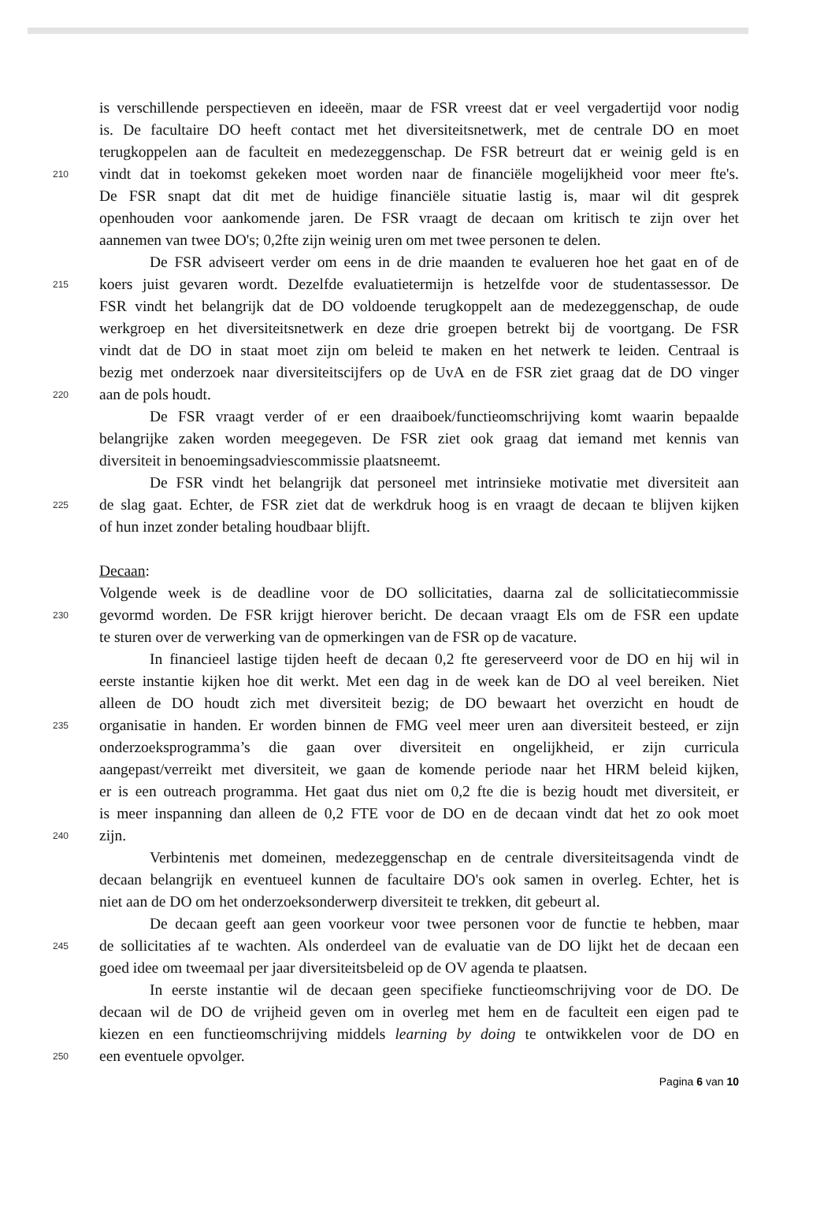is verschillende perspectieven en ideeën, maar de FSR vreest dat er veel vergadertijd voor nodig
is. De facultaire DO heeft contact met het diversiteitsnetwerk, met de centrale DO en moet
terugkoppelen aan de faculteit en medezeggenschap. De FSR betreurt dat er weinig geld is en
210 vindt dat in toekomst gekeken moet worden naar de financiële mogelijkheid voor meer fte's.
De FSR snapt dat dit met de huidige financiële situatie lastig is, maar wil dit gesprek
openhouden voor aankomende jaren. De FSR vraagt de decaan om kritisch te zijn over het
aannemen van twee DO's; 0,2fte zijn weinig uren om met twee personen te delen.
De FSR adviseert verder om eens in de drie maanden te evalueren hoe het gaat en of de
215 koers juist gevaren wordt. Dezelfde evaluatietermijn is hetzelfde voor de studentassessor. De
FSR vindt het belangrijk dat de DO voldoende terugkoppelt aan de medezeggenschap, de oude
werkgroep en het diversiteitsnetwerk en deze drie groepen betrekt bij de voortgang. De FSR
vindt dat de DO in staat moet zijn om beleid te maken en het netwerk te leiden. Centraal is
bezig met onderzoek naar diversiteitscijfers op de UvA en de FSR ziet graag dat de DO vinger
220 aan de pols houdt.
De FSR vraagt verder of er een draaiboek/functieomschrijving komt waarin bepaalde
belangrijke zaken worden meegegeven. De FSR ziet ook graag dat iemand met kennis van
diversiteit in benoemingsadviescommissie plaatsneemt.
De FSR vindt het belangrijk dat personeel met intrinsieke motivatie met diversiteit aan
225 de slag gaat. Echter, de FSR ziet dat de werkdruk hoog is en vraagt de decaan te blijven kijken
of hun inzet zonder betaling houdbaar blijft.
Decaan:
Volgende week is de deadline voor de DO sollicitaties, daarna zal de sollicitatiecommissie
230 gevormd worden. De FSR krijgt hierover bericht. De decaan vraagt Els om de FSR een update
te sturen over de verwerking van de opmerkingen van de FSR op de vacature.
In financieel lastige tijden heeft de decaan 0,2 fte gereserveerd voor de DO en hij wil in
eerste instantie kijken hoe dit werkt. Met een dag in de week kan de DO al veel bereiken. Niet
alleen de DO houdt zich met diversiteit bezig; de DO bewaart het overzicht en houdt de
235 organisatie in handen. Er worden binnen de FMG veel meer uren aan diversiteit besteed, er zijn
onderzoeksprogramma’s die gaan over diversiteit en ongelijkheid, er zijn curricula
aangepast/verreikt met diversiteit, we gaan de komende periode naar het HRM beleid kijken,
er is een outreach programma. Het gaat dus niet om 0,2 fte die is bezig houdt met diversiteit, er
is meer inspanning dan alleen de 0,2 FTE voor de DO en de decaan vindt dat het zo ook moet
240 zijn.
Verbintenis met domeinen, medezeggenschap en de centrale diversiteitsagenda vindt de
decaan belangrijk en eventueel kunnen de facultaire DO's ook samen in overleg. Echter, het is
niet aan de DO om het onderzoeksonderwerp diversiteit te trekken, dit gebeurt al.
De decaan geeft aan geen voorkeur voor twee personen voor de functie te hebben, maar
245 de sollicitaties af te wachten. Als onderdeel van de evaluatie van de DO lijkt het de decaan een
goed idee om tweemaal per jaar diversiteitsbeleid op de OV agenda te plaatsen.
In eerste instantie wil de decaan geen specifieke functieomschrijving voor de DO. De
decaan wil de DO de vrijheid geven om in overleg met hem en de faculteit een eigen pad te
kiezen en een functieomschrijving middels learning by doing te ontwikkelen voor de DO en
250 een eventuele opvolger.
Pagina 6 van 10